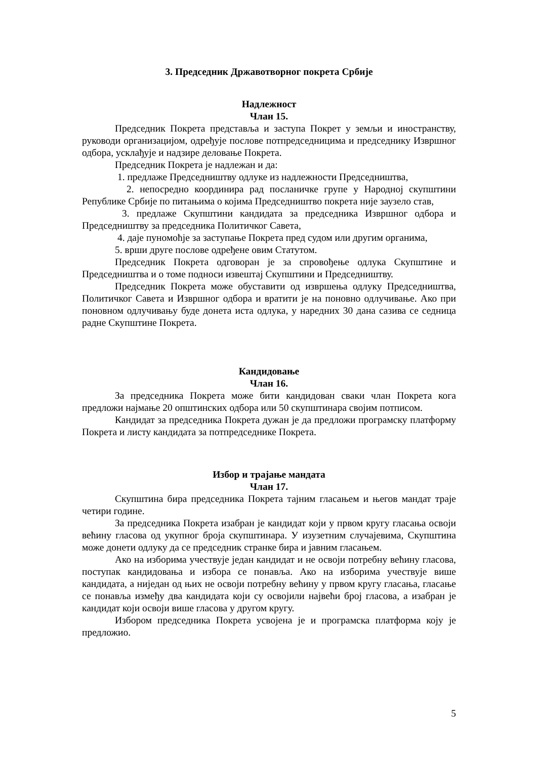3. Председник Државотворног покрета Србије
Надлежност
Члан 15.
Председник Покрета представља и заступа Покрет у земљи и иностранству, руководи организацијом, одређује послове потпредседницима и председнику Извршног одбора, усклађује и надзире деловање Покрета.
Председник Покрета је надлежан и да:
1. предлаже Председништву одлуке из надлежности Председништва,
2. непосредно координира рад посланичке групе у Народној скупштини Републике Србије по питањима о којима Председништво покрета није заузело став,
3. предлаже Скупштини кандидата за председника Извршног одбора и Председништву за председника Политичког Савета,
4. даје пуномоћје за заступање Покрета пред судом или другим органима,
5. врши друге послове одређене овим Статутом.
Председник Покрета одговоран је за спровођење одлука Скупштине и Председништва и о томе подноси извештај Скупштини и Председништву.
Председник Покрета може обуставити од извршења одлуку Председништва, Политичког Савета и Извршног одбора и вратити је на поновно одлучивање. Ако при поновном одлучивању буде донета иста одлука, у наредних 30 дана сазива се седница радне Скупштине Покрета.
Кандидовање
Члан 16.
За председника Покрета може бити кандидован сваки члан Покрета кога предложи најмање 20 општинских одбора или 50 скупштинара својим потписом.
Кандидат за председника Покрета дужан је да предложи програмску платформу Покрета и листу кандидата за потпредседнике Покрета.
Избор и трајање мандата
Члан 17.
Скупштина бира председника Покрета тајним гласањем и његов мандат траје четири године.
За председника Покрета изабран је кандидат који у првом кругу гласања освоји већину гласова од укупног броја скупштинара. У изузетним случајевима, Скупштина може донети одлуку да се председник странке бира и јавним гласањем.
Ако на изборима учествује један кандидат и не освоји потребну већину гласова, поступак кандидовања и избора се понавља. Ако на изборима учествује више кандидата, а ниједан од њих не освоји потребну већину у првом кругу гласања, гласање се понавља између два кандидата који су освојили највећи број гласова, а изабран је кандидат који освоји више гласова у другом кругу.
Избором председника Покрета усвојена је и програмска платформа коју је предложио.
5